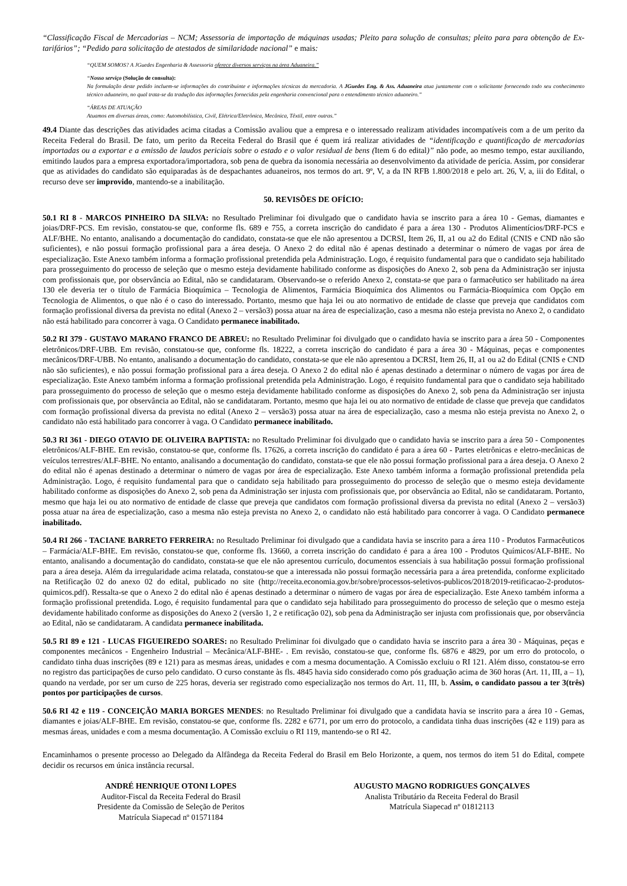“Classificação Fiscal de Mercadorias – NCM; Assessoria de importação de máquinas usadas; Pleito para solução de consultas; pleito para para obtenção de Ex-tarifários”; “Pedido para solicitação de atestados de similaridade nacional” e mais:
“QUEM SOMOS? A JGuedes Engenharia & Assessoria oferece diversos serviços na área Aduaneira.”
“Nosso serviço (Solução de consulta):
Na formulação deste pedido incluem-se informações do contribuinte e informações técnicas da mercadoria. A JGuedes Eng. & Ass. Aduaneira atua juntamente com o solicitante fornecendo todo seu conhecimento técnico aduaneiro, no qual trata-se da tradução das informações fornecidas pela engenharia convencional para o entendimento técnico aduaneiro.”
“ÁREAS DE ATUAÇÃO
Atuamos em diversas áreas, como: Automobilística, Civil, Elétrica/Eletrônica, Mecânica, Têxtil, entre outras.”
49.4 Diante das descrições das atividades acima citadas a Comissão avaliou que a empresa e o interessado realizam atividades incompatíveis com a de um perito da Receita Federal do Brasil. De fato, um perito da Receita Federal do Brasil que é quem irá realizar atividades de “identificação e quantificação de mercadorias importadas ou a exportar e a emissão de laudos periciais sobre o estado e o valor residual de bens (Item 6 do edital)” não pode, ao mesmo tempo, estar auxiliando, emitindo laudos para a empresa exportadora/importadora, sob pena de quebra da isonomia necessária ao desenvolvimento da atividade de perícia. Assim, por considerar que as atividades do candidato são equiparadas às de despachantes aduaneiros, nos termos do art. 9º, V, a da IN RFB 1.800/2018 e pelo art. 26, V, a, iii do Edital, o recurso deve ser improvido, mantendo-se a inabilitação.
50. REVISÕES DE OFÍCIO:
50.1 RI 8 - MARCOS PINHEIRO DA SILVA: no Resultado Preliminar foi divulgado que o candidato havia se inscrito para a área 10 - Gemas, diamantes e joias/DRF-PCS. Em revisão, constatou-se que, conforme fls. 689 e 755, a correta inscrição do candidato é para a área 130 - Produtos Alimentícios/DRF-PCS e ALF/BHE. No entanto, analisando a documentação do candidato, constata-se que ele não apresentou a DCRSI, Item 26, II, a1 ou a2 do Edital (CNIS e CND não são suficientes), e não possui formação profissional para a área deseja. O Anexo 2 do edital não é apenas destinado a determinar o número de vagas por área de especialização. Este Anexo também informa a formação profissional pretendida pela Administração. Logo, é requisito fundamental para que o candidato seja habilitado para prosseguimento do processo de seleção que o mesmo esteja devidamente habilitado conforme as disposições do Anexo 2, sob pena da Administração ser injusta com profissionais que, por observância ao Edital, não se candidataram. Observando-se o referido Anexo 2, constata-se que para o farmacêutico ser habilitado na área 130 ele deveria ter o título de Farmácia Bioquímica – Tecnologia de Alimentos, Farmácia Bioquímica dos Alimentos ou Farmácia-Bioquímica com Opção em Tecnologia de Alimentos, o que não é o caso do interessado. Portanto, mesmo que haja lei ou ato normativo de entidade de classe que preveja que candidatos com formação profissional diversa da prevista no edital (Anexo 2 – versão3) possa atuar na área de especialização, caso a mesma não esteja prevista no Anexo 2, o candidato não está habilitado para concorrer à vaga. O Candidato permanece inabilitado.
50.2 RI 379 - GUSTAVO MARANO FRANCO DE ABREU: no Resultado Preliminar foi divulgado que o candidato havia se inscrito para a área 50 - Componentes eletrônicos/DRF-UBB. Em revisão, constatou-se que, conforme fls. 18222, a correta inscrição do candidato é para a área 30 - Máquinas, peças e componentes mecânicos/DRF-UBB. No entanto, analisando a documentação do candidato, constata-se que ele não apresentou a DCRSI, Item 26, II, a1 ou a2 do Edital (CNIS e CND não são suficientes), e não possui formação profissional para a área deseja. O Anexo 2 do edital não é apenas destinado a determinar o número de vagas por área de especialização. Este Anexo também informa a formação profissional pretendida pela Administração. Logo, é requisito fundamental para que o candidato seja habilitado para prosseguimento do processo de seleção que o mesmo esteja devidamente habilitado conforme as disposições do Anexo 2, sob pena da Administração ser injusta com profissionais que, por observância ao Edital, não se candidataram. Portanto, mesmo que haja lei ou ato normativo de entidade de classe que preveja que candidatos com formação profissional diversa da prevista no edital (Anexo 2 – versão3) possa atuar na área de especialização, caso a mesma não esteja prevista no Anexo 2, o candidato não está habilitado para concorrer à vaga. O Candidato permanece inabilitado.
50.3 RI 361 - DIEGO OTAVIO DE OLIVEIRA BAPTISTA: no Resultado Preliminar foi divulgado que o candidato havia se inscrito para a área 50 - Componentes eletrônicos/ALF-BHE. Em revisão, constatou-se que, conforme fls. 17626, a correta inscrição do candidato é para a área 60 - Partes eletrônicas e eletro-mecânicas de veículos terrestres/ALF-BHE. No entanto, analisando a documentação do candidato, constata-se que ele não possui formação profissional para a área deseja. O Anexo 2 do edital não é apenas destinado a determinar o número de vagas por área de especialização. Este Anexo também informa a formação profissional pretendida pela Administração. Logo, é requisito fundamental para que o candidato seja habilitado para prosseguimento do processo de seleção que o mesmo esteja devidamente habilitado conforme as disposições do Anexo 2, sob pena da Administração ser injusta com profissionais que, por observância ao Edital, não se candidataram. Portanto, mesmo que haja lei ou ato normativo de entidade de classe que preveja que candidatos com formação profissional diversa da prevista no edital (Anexo 2 – versão3) possa atuar na área de especialização, caso a mesma não esteja prevista no Anexo 2, o candidato não está habilitado para concorrer à vaga. O Candidato permanece inabilitado.
50.4 RI 266 - TACIANE BARRETO FERREIRA: no Resultado Preliminar foi divulgado que a candidata havia se inscrito para a área 110 - Produtos Farmacêuticos – Farmácia/ALF-BHE. Em revisão, constatou-se que, conforme fls. 13660, a correta inscrição do candidato é para a área 100 - Produtos Químicos/ALF-BHE. No entanto, analisando a documentação do candidato, constata-se que ele não apresentou currículo, documentos essenciais à sua habilitação possui formação profissional para a área deseja. Além da irregularidade acima relatada, constatou-se que a interessada não possui formação necessária para a área pretendida, conforme explicitado na Retificação 02 do anexo 02 do edital, publicado no site (http://receita.economia.gov.br/sobre/processos-seletivos-publicos/2018/2019-retificacao-2-produtos-quimicos.pdf). Ressalta-se que o Anexo 2 do edital não é apenas destinado a determinar o número de vagas por área de especialização. Este Anexo também informa a formação profissional pretendida. Logo, é requisito fundamental para que o candidato seja habilitado para prosseguimento do processo de seleção que o mesmo esteja devidamente habilitado conforme as disposições do Anexo 2 (versão 1, 2 e retificação 02), sob pena da Administração ser injusta com profissionais que, por observância ao Edital, não se candidataram. A candidata permanece inabilitada.
50.5 RI 89 e 121 - LUCAS FIGUEIREDO SOARES: no Resultado Preliminar foi divulgado que o candidato havia se inscrito para a área 30 - Máquinas, peças e componentes mecânicos - Engenheiro Industrial – Mecânica/ALF-BHE- . Em revisão, constatou-se que, conforme fls. 6876 e 4829, por um erro do protocolo, o candidato tinha duas inscrições (89 e 121) para as mesmas áreas, unidades e com a mesma documentação. A Comissão excluiu o RI 121. Além disso, constatou-se erro no registro das participações de curso pelo candidato. O curso constante às fls. 4845 havia sido considerado como pós graduação acima de 360 horas (Art. 11, III, a – 1), quando na verdade, por ser um curso de 225 horas, deveria ser registrado como especialização nos termos do Art. 11, III, b. Assim, o candidato passou a ter 3(três) pontos por participações de cursos.
50.6 RI 42 e 119 - CONCEIÇÃO MARIA BORGES MENDES: no Resultado Preliminar foi divulgado que a candidata havia se inscrito para a área 10 - Gemas, diamantes e joias/ALF-BHE. Em revisão, constatou-se que, conforme fls. 2282 e 6771, por um erro do protocolo, a candidata tinha duas inscrições (42 e 119) para as mesmas áreas, unidades e com a mesma documentação. A Comissão excluiu o RI 119, mantendo-se o RI 42.
Encaminhamos o presente processo ao Delegado da Alfândega da Receita Federal do Brasil em Belo Horizonte, a quem, nos termos do item 51 do Edital, compete decidir os recursos em única instância recursal.
ANDRÉ HENRIQUE OTONI LOPES
Auditor-Fiscal da Receita Federal do Brasil
Presidente da Comissão de Seleção de Peritos
Matrícula Siapecad nº 01571184
AUGUSTO MAGNO RODRIGUES GONÇALVES
Analista Tributário da Receita Federal do Brasil
Matrícula Siapecad nº 01812113